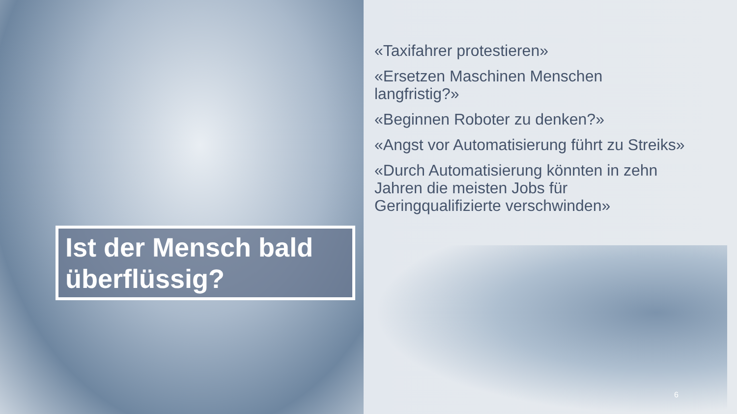«Taxifahrer protestieren»
«Ersetzen Maschinen Menschen langfristig?»
«Beginnen Roboter zu denken?»
«Angst vor Automatisierung führt zu Streiks»
«Durch Automatisierung könnten in zehn Jahren die meisten Jobs für Geringqualifizierte verschwinden»
Ist der Mensch bald überflüssig?
6